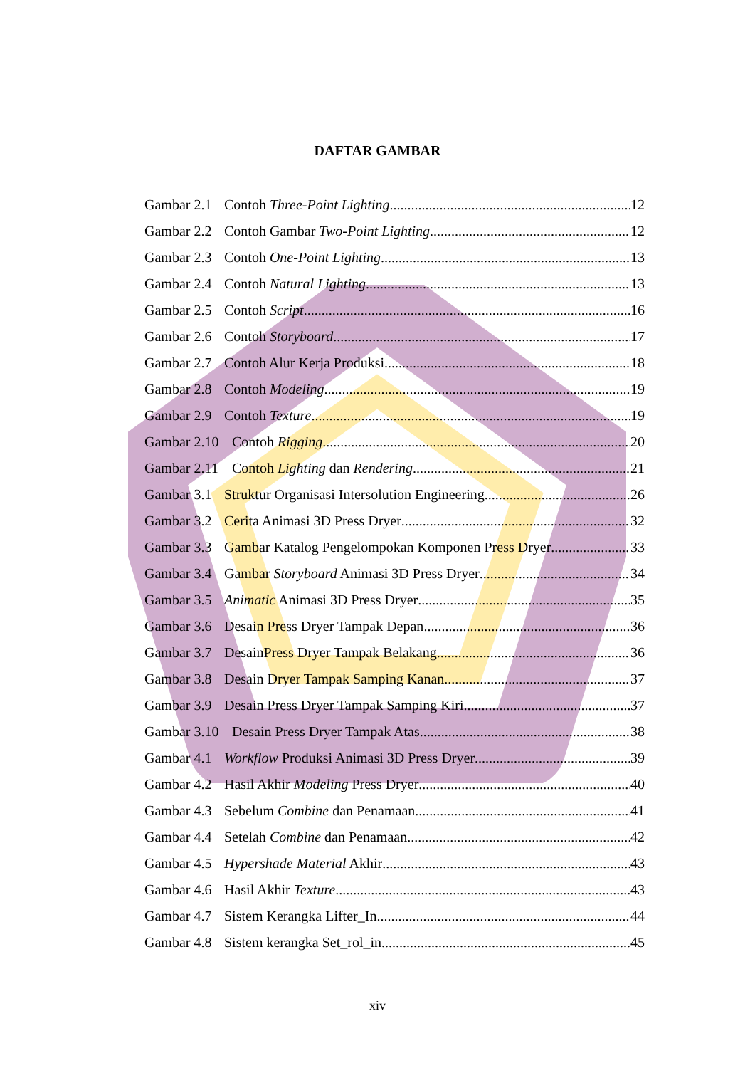DAFTAR GAMBAR
Gambar 2.1 Contoh Three-Point Lighting 12
Gambar 2.2 Contoh Gambar Two-Point Lighting 12
Gambar 2.3 Contoh One-Point Lighting 13
Gambar 2.4 Contoh Natural Lighting 13
Gambar 2.5 Contoh Script 16
Gambar 2.6 Contoh Storyboard 17
Gambar 2.7 Contoh Alur Kerja Produksi 18
Gambar 2.8 Contoh Modeling 19
Gambar 2.9 Contoh Texture 19
Gambar 2.10 Contoh Rigging 20
Gambar 2.11 Contoh Lighting dan Rendering 21
Gambar 3.1 Struktur Organisasi Intersolution Engineering 26
Gambar 3.2 Cerita Animasi 3D Press Dryer 32
Gambar 3.3 Gambar Katalog Pengelompokan Komponen Press Dryer 33
Gambar 3.4 Gambar Storyboard Animasi 3D Press Dryer 34
Gambar 3.5 Animatic Animasi 3D Press Dryer 35
Gambar 3.6 Desain Press Dryer Tampak Depan 36
Gambar 3.7 DesainPress Dryer Tampak Belakang 36
Gambar 3.8 Desain Dryer Tampak Samping Kanan 37
Gambar 3.9 Desain Press Dryer Tampak Samping Kiri 37
Gambar 3.10 Desain Press Dryer Tampak Atas 38
Gambar 4.1 Workflow Produksi Animasi 3D Press Dryer 39
Gambar 4.2 Hasil Akhir Modeling Press Dryer 40
Gambar 4.3 Sebelum Combine dan Penamaan 41
Gambar 4.4 Setelah Combine dan Penamaan 42
Gambar 4.5 Hypershade Material Akhir 43
Gambar 4.6 Hasil Akhir Texture 43
Gambar 4.7 Sistem Kerangka Lifter_In 44
Gambar 4.8 Sistem kerangka Set_rol_in 45
xiv